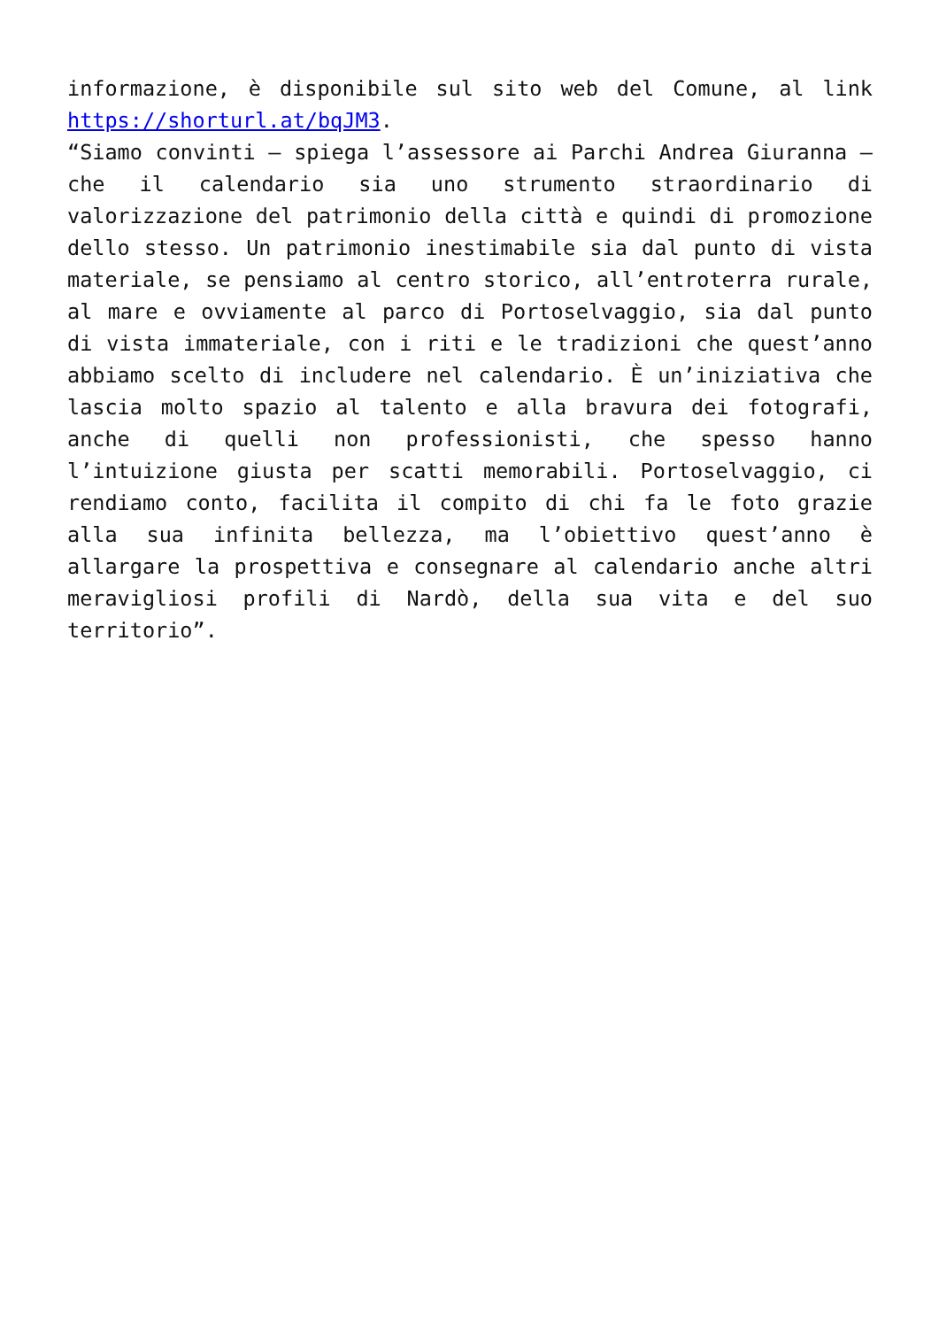informazione, è disponibile sul sito web del Comune, al link https://shorturl.at/bqJM3.
“Siamo convinti – spiega l’assessore ai Parchi Andrea Giuranna – che il calendario sia uno strumento straordinario di valorizzazione del patrimonio della città e quindi di promozione dello stesso. Un patrimonio inestimabile sia dal punto di vista materiale, se pensiamo al centro storico, all’entroterra rurale, al mare e ovviamente al parco di Portoselvaggio, sia dal punto di vista immateriale, con i riti e le tradizioni che quest’anno abbiamo scelto di includere nel calendario. È un’iniziativa che lascia molto spazio al talento e alla bravura dei fotografi, anche di quelli non professionisti, che spesso hanno l’intuizione giusta per scatti memorabili. Portoselvaggio, ci rendiamo conto, facilita il compito di chi fa le foto grazie alla sua infinita bellezza, ma l’obiettivo quest’anno è allargare la prospettiva e consegnare al calendario anche altri meravigliosi profili di Nardò, della sua vita e del suo territorio”.